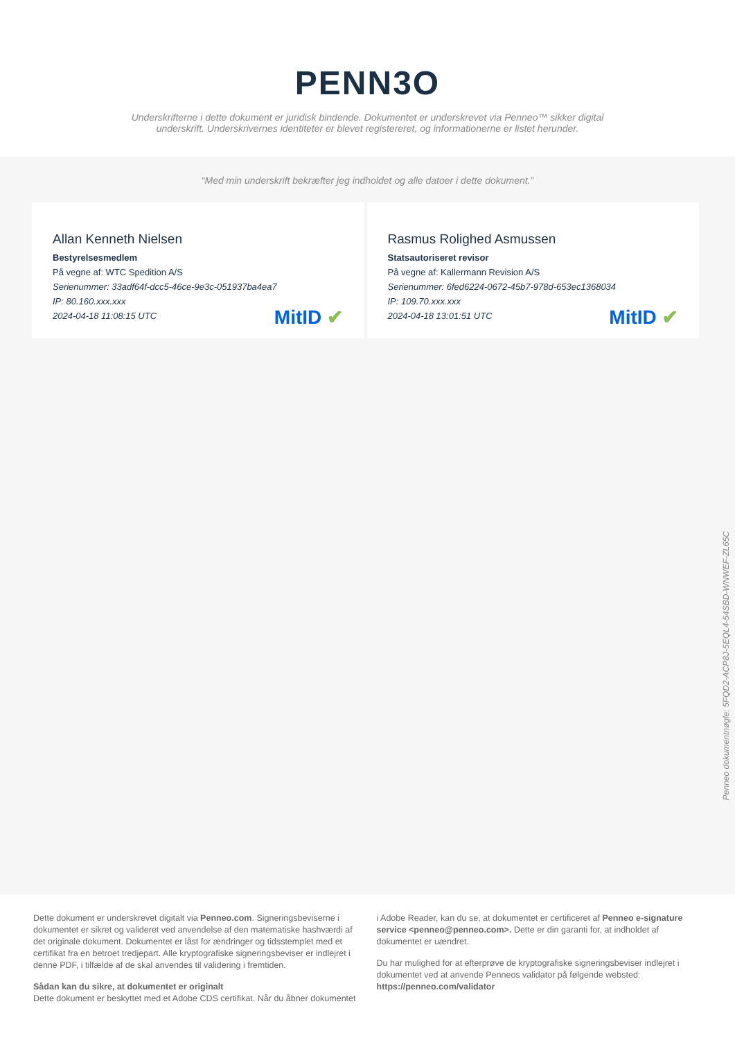PENN3O
Underskrifterne i dette dokument er juridisk bindende. Dokumentet er underskrevet via Penneo™ sikker digital underskrift. Underskrivernes identiteter er blevet registereret, og informationerne er listet herunder.
“Med min underskrift bekræfter jeg indholdet og alle datoer i dette dokument.”
Allan Kenneth Nielsen
Bestyrelsesmedlem
På vegne af: WTC Spedition A/S
Serienummer: 33adf64f-dcc5-46ce-9e3c-051937ba4ea7
IP: 80.160.xxx.xxx
2024-04-18 11:08:15 UTC
MitID ✔
Rasmus Rolighed Asmussen
Statsautoriseret revisor
På vegne af: Kallermann Revision A/S
Serienummer: 6fed6224-0672-45b7-978d-653ec1368034
IP: 109.70.xxx.xxx
2024-04-18 13:01:51 UTC
MitID ✔
Penneo dokumentnøgle: 5FQD2-ACP8J-5EQL4-54SBD-WNWEF-ZL65C
Dette dokument er underskrevet digitalt via Penneo.com. Signeringsbeviserne i dokumentet er sikret og valideret ved anvendelse af den matematiske hashværdi af det originale dokument. Dokumentet er låst for ændringer og tidsstemplet med et certifikat fra en betroet tredjepart. Alle kryptografiske signeringsbeviser er indlejret i denne PDF, i tilfælde af de skal anvendes til validering i fremtiden.
Sådan kan du sikre, at dokumentet er originalt
Dette dokument er beskyttet med et Adobe CDS certifikat. Når du åbner dokumentet
i Adobe Reader, kan du se, at dokumentet er certificeret af Penneo e-signature service <penneo@penneo.com>. Dette er din garanti for, at indholdet af dokumentet er uændret.
Du har mulighed for at efterprøve de kryptografiske signeringsbeviser indlejret i dokumentet ved at anvende Penneos validator på følgende websted: https://penneo.com/validator